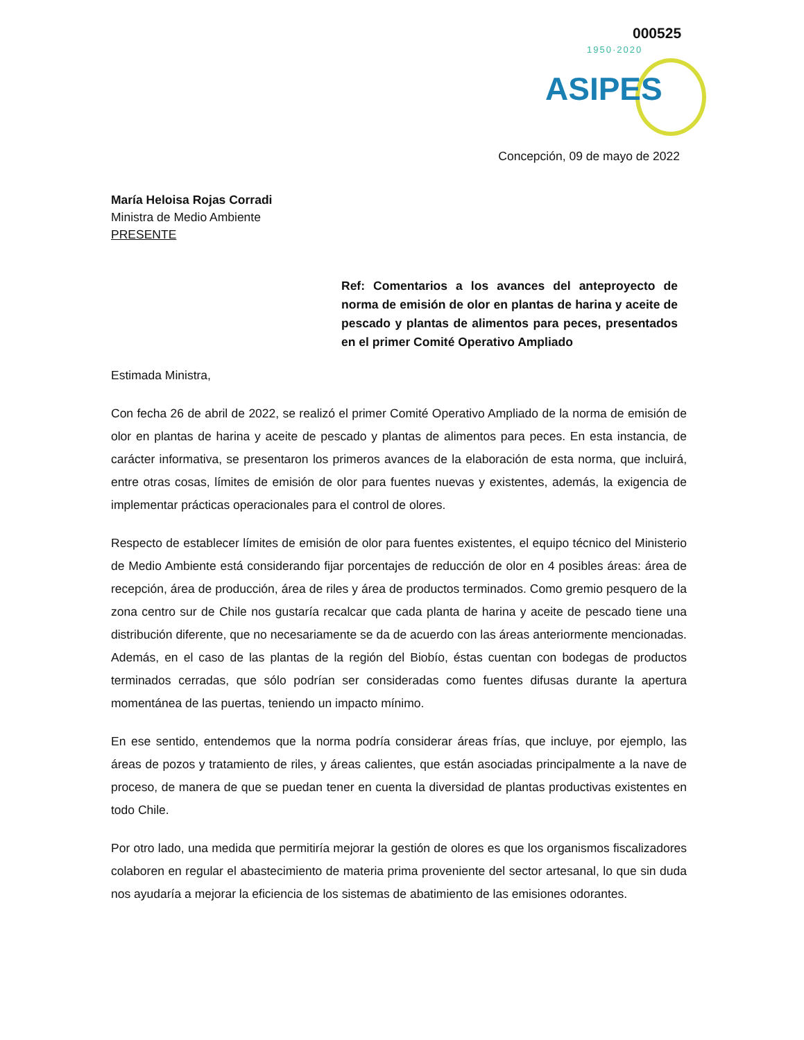000525
1950·2020
ASIPES
Concepción, 09 de mayo de 2022
María Heloisa Rojas Corradi
Ministra de Medio Ambiente
PRESENTE
Ref: Comentarios a los avances del anteproyecto de norma de emisión de olor en plantas de harina y aceite de pescado y plantas de alimentos para peces, presentados en el primer Comité Operativo Ampliado
Estimada Ministra,
Con fecha 26 de abril de 2022, se realizó el primer Comité Operativo Ampliado de la norma de emisión de olor en plantas de harina y aceite de pescado y plantas de alimentos para peces. En esta instancia, de carácter informativa, se presentaron los primeros avances de la elaboración de esta norma, que incluirá, entre otras cosas, límites de emisión de olor para fuentes nuevas y existentes, además, la exigencia de implementar prácticas operacionales para el control de olores.
Respecto de establecer límites de emisión de olor para fuentes existentes, el equipo técnico del Ministerio de Medio Ambiente está considerando fijar porcentajes de reducción de olor en 4 posibles áreas: área de recepción, área de producción, área de riles y área de productos terminados. Como gremio pesquero de la zona centro sur de Chile nos gustaría recalcar que cada planta de harina y aceite de pescado tiene una distribución diferente, que no necesariamente se da de acuerdo con las áreas anteriormente mencionadas. Además, en el caso de las plantas de la región del Biobío, éstas cuentan con bodegas de productos terminados cerradas, que sólo podrían ser consideradas como fuentes difusas durante la apertura momentánea de las puertas, teniendo un impacto mínimo.
En ese sentido, entendemos que la norma podría considerar áreas frías, que incluye, por ejemplo, las áreas de pozos y tratamiento de riles, y áreas calientes, que están asociadas principalmente a la nave de proceso, de manera de que se puedan tener en cuenta la diversidad de plantas productivas existentes en todo Chile.
Por otro lado, una medida que permitiría mejorar la gestión de olores es que los organismos fiscalizadores colaboren en regular el abastecimiento de materia prima proveniente del sector artesanal, lo que sin duda nos ayudaría a mejorar la eficiencia de los sistemas de abatimiento de las emisiones odorantes.